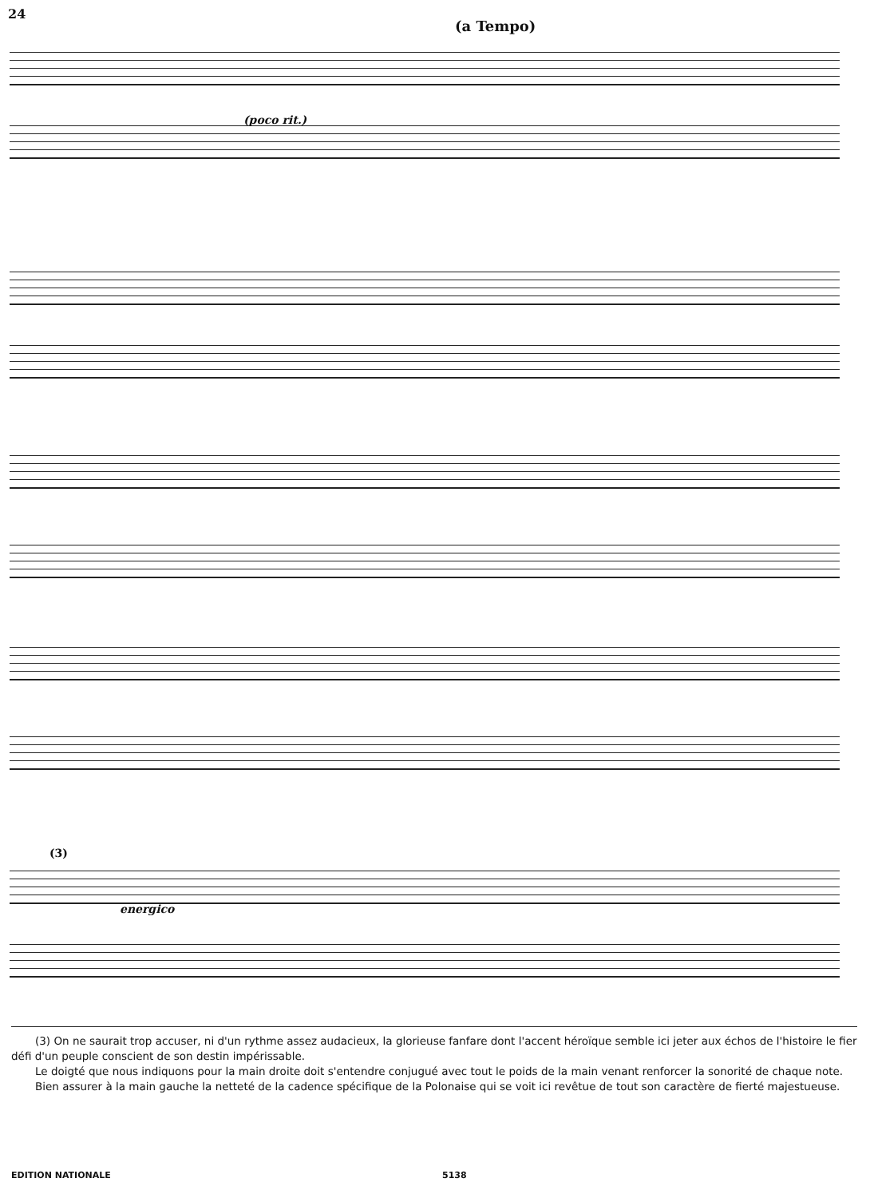24
(a Tempo)
(poco rit.)
(3)
energico
(3) On ne saurait trop accuser, ni d'un rythme assez audacieux, la glorieuse fanfare dont l'accent héroïque semble ici jeter aux échos de l'histoire le fier défi d'un peuple conscient de son destin impérissable.
Le doigté que nous indiquons pour la main droite doit s'entendre conjugué avec tout le poids de la main venant renforcer la sonorité de chaque note.
Bien assurer à la main gauche la netteté de la cadence spécifique de la Polonaise qui se voit ici revêtue de tout son caractère de fierté majestueuse.
EDITION NATIONALE 5138